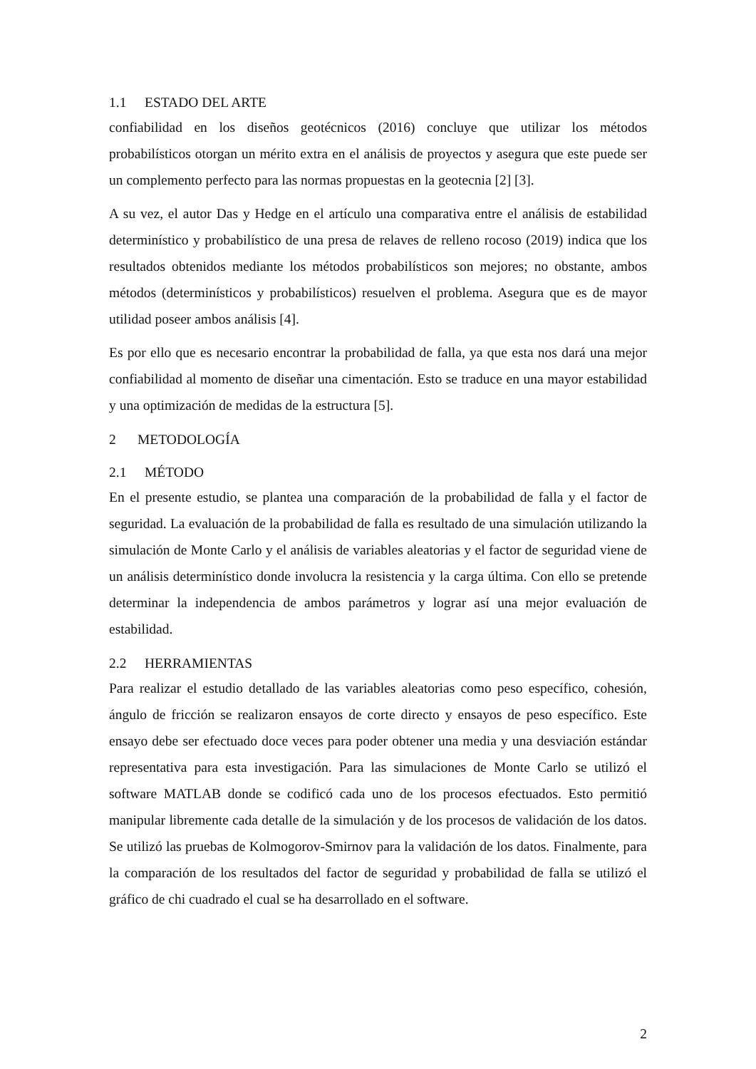1.1 ESTADO DEL ARTE
confiabilidad en los diseños geotécnicos (2016) concluye que utilizar los métodos probabilísticos otorgan un mérito extra en el análisis de proyectos y asegura que este puede ser un complemento perfecto para las normas propuestas en la geotecnia [2] [3].
A su vez, el autor Das y Hedge en el artículo una comparativa entre el análisis de estabilidad determinístico y probabilístico de una presa de relaves de relleno rocoso (2019) indica que los resultados obtenidos mediante los métodos probabilísticos son mejores; no obstante, ambos métodos (determinísticos y probabilísticos) resuelven el problema. Asegura que es de mayor utilidad poseer ambos análisis [4].
Es por ello que es necesario encontrar la probabilidad de falla, ya que esta nos dará una mejor confiabilidad al momento de diseñar una cimentación. Esto se traduce en una mayor estabilidad y una optimización de medidas de la estructura [5].
2 METODOLOGÍA
2.1 MÉTODO
En el presente estudio, se plantea una comparación de la probabilidad de falla y el factor de seguridad. La evaluación de la probabilidad de falla es resultado de una simulación utilizando la simulación de Monte Carlo y el análisis de variables aleatorias y el factor de seguridad viene de un análisis determinístico donde involucra la resistencia y la carga última. Con ello se pretende determinar la independencia de ambos parámetros y lograr así una mejor evaluación de estabilidad.
2.2 HERRAMIENTAS
Para realizar el estudio detallado de las variables aleatorias como peso específico, cohesión, ángulo de fricción se realizaron ensayos de corte directo y ensayos de peso específico. Este ensayo debe ser efectuado doce veces para poder obtener una media y una desviación estándar representativa para esta investigación. Para las simulaciones de Monte Carlo se utilizó el software MATLAB donde se codificó cada uno de los procesos efectuados. Esto permitió manipular libremente cada detalle de la simulación y de los procesos de validación de los datos. Se utilizó las pruebas de Kolmogorov-Smirnov para la validación de los datos. Finalmente, para la comparación de los resultados del factor de seguridad y probabilidad de falla se utilizó el gráfico de chi cuadrado el cual se ha desarrollado en el software.
2